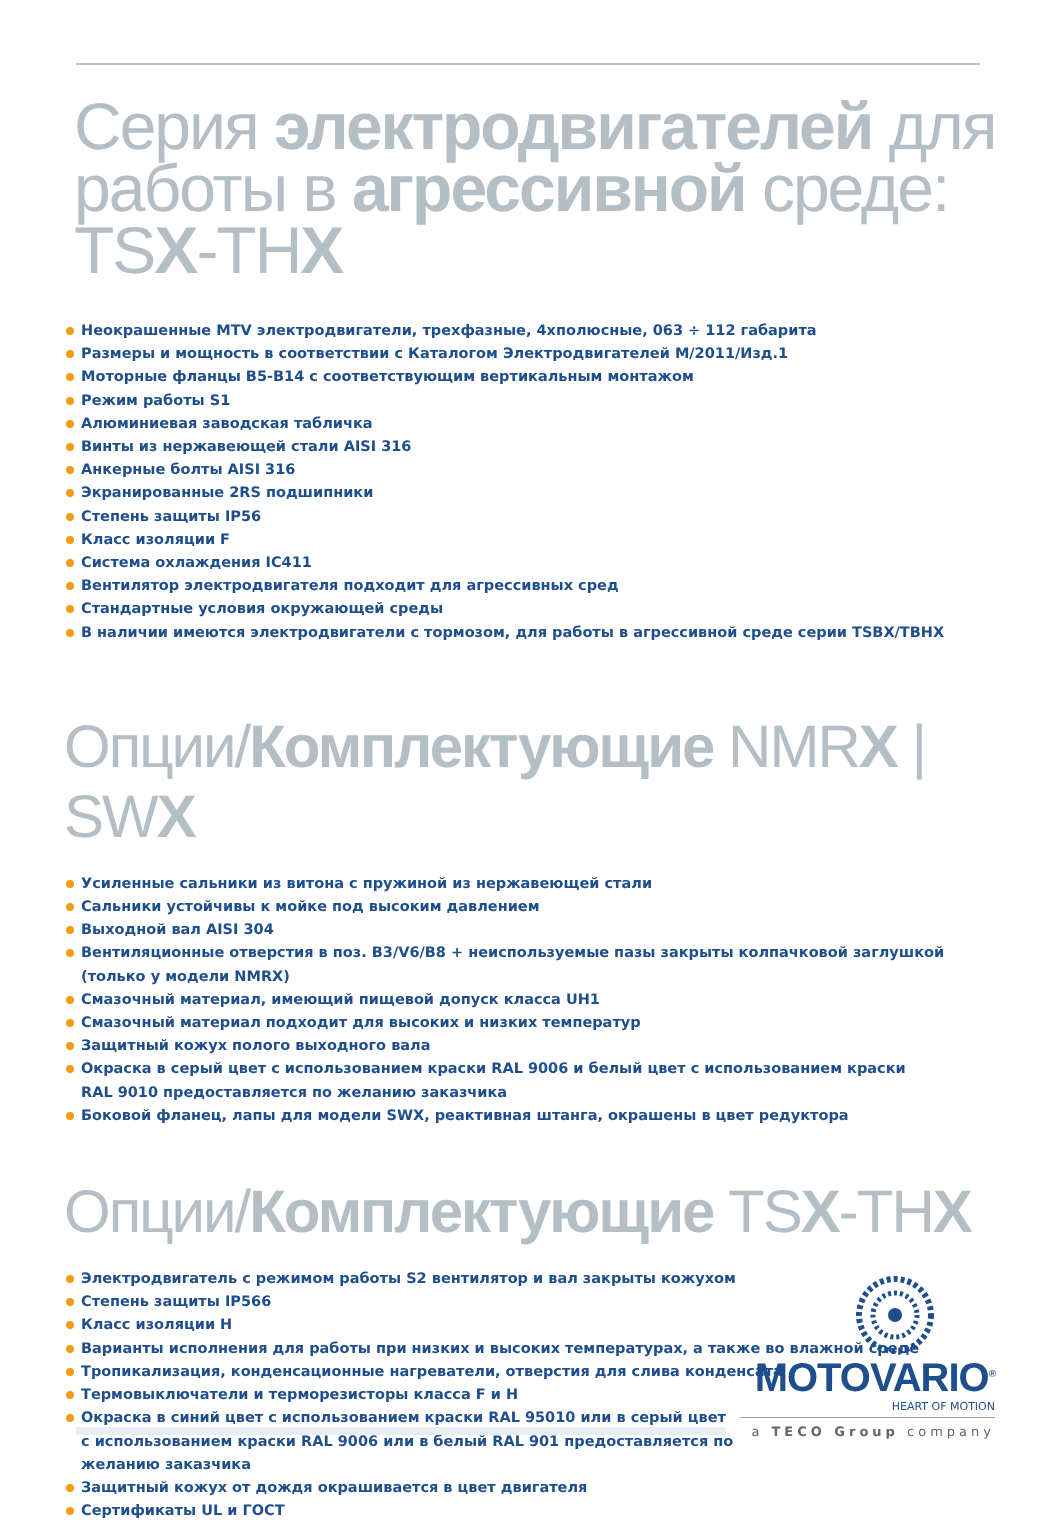Серия электродвигателей для работы в агрессивной среде: TSX-THX
Неокрашенные MTV электродвигатели, трехфазные, 4хполюсные, 063 ÷ 112 габарита
Размеры и мощность в соответствии с Каталогом Электродвигателей M/2011/Изд.1
Моторные фланцы B5-B14 с соответствующим вертикальным монтажом
Режим работы S1
Алюминиевая заводская табличка
Винты из нержавеющей стали AISI 316
Анкерные болты AISI 316
Экранированные 2RS подшипники
Степень защиты IP56
Класс изоляции F
Система охлаждения IC411
Вентилятор электродвигателя подходит для агрессивных сред
Стандартные условия окружающей среды
В наличии имеются электродвигатели с тормозом, для работы в агрессивной среде серии TSBX/TBHX
Опции/Комплектующие NMRX | SWX
Усиленные сальники из витона с пружиной из нержавеющей стали
Сальники устойчивы к мойке под высоким давлением
Выходной вал AISI 304
Вентиляционные отверстия в поз. B3/V6/B8 + неиспользуемые пазы закрыты колпачковой заглушкой
(только у модели NMRX)
Смазочный материал, имеющий пищевой допуск класса UH1
Смазочный материал подходит для высоких и низких температур
Защитный кожух полого выходного вала
Окраска в серый цвет с использованием краски RAL 9006 и белый цвет с использованием краски
RAL 9010 предоставляется по желанию заказчика
Боковой фланец, лапы для модели SWX, реактивная штанга, окрашены в цвет редуктора
Опции/Комплектующие TSX-THX
Электродвигатель с режимом работы S2 вентилятор и вал закрыты кожухом
Степень защиты IP566
Класс изоляции H
Варианты исполнения для работы при низких и высоких температурах, а также во влажной среде
Тропикализация, конденсационные нагреватели, отверстия для слива конденсата
Термовыключатели и терморезисторы класса F и H
Окраска в синий цвет с использованием краски RAL 95010 или в серый цвет
с использованием краски RAL 9006 или в белый RAL 901 предоставляется по
желанию заказчика
Защитный кожух от дождя окрашивается в цвет двигателя
Сертификаты UL и ГОСТ
MOTOVARIO<sup>®</sup>
HEART OF MOTION
a TECO Group company